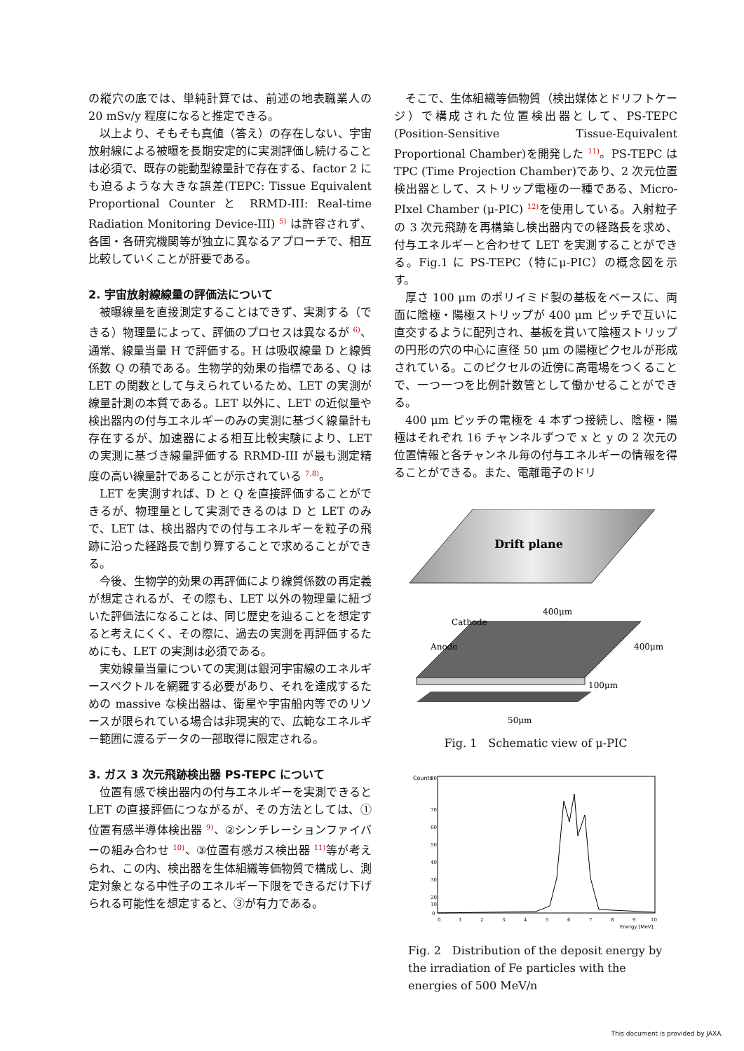の縦穴の底では、単純計算では、前述の地表職業人の 20 mSv/y 程度になると推定できる。
以上より、そもそも真値（答え）の存在しない、宇宙放射線による被曝を長期安定的に実測評価し続けることは必須で、既存の能動型線量計で存在する、factor 2 にも迫るような大きな誤差(TEPC: Tissue Equivalent Proportional Counter と RRMD-III: Real-time Radiation Monitoring Device-III) <sup>5)</sup> は許容されず、各国・各研究機関等が独立に異なるアプローチで、相互比較していくことが肝要である。
2. 宇宙放射線線量の評価法について
被曝線量を直接測定することはできず、実測する（できる）物理量によって、評価のプロセスは異なるが <sup>6)</sup>、通常、線量当量 H で評価する。H は吸収線量 D と線質係数 Q の積である。生物学的効果の指標である、Q は LET の関数として与えられているため、LET の実測が線量計測の本質である。LET 以外に、LET の近似量や検出器内の付与エネルギーのみの実測に基づく線量計も存在するが、加速器による相互比較実験により、LET の実測に基づき線量評価する RRMD-III が最も測定精度の高い線量計であることが示されている <sup>7,8)</sup>。
LET を実測すれば、D と Q を直接評価することができるが、物理量として実測できるのは D と LET のみで、LET は、検出器内での付与エネルギーを粒子の飛跡に沿った経路長で割り算することで求めることができる。
今後、生物学的効果の再評価により線質係数の再定義が想定されるが、その際も、LET 以外の物理量に紐づいた評価法になることは、同じ歴史を辿ることを想定すると考えにくく、その際に、過去の実測を再評価するためにも、LET の実測は必須である。
実効線量当量についての実測は銀河宇宙線のエネルギースペクトルを網羅する必要があり、それを達成するための massive な検出器は、衛星や宇宙船内等でのリソースが限られている場合は非現実的で、広範なエネルギー範囲に渡るデータの一部取得に限定される。
3. ガス 3 次元飛跡検出器 PS-TEPC について
位置有感で検出器内の付与エネルギーを実測できると LET の直接評価につながるが、その方法としては、①位置有感半導体検出器 <sup>9)</sup>、②シンチレーションファイバーの組み合わせ <sup>10)</sup>、③位置有感ガス検出器 <sup>11)</sup>等が考えられ、この内、検出器を生体組織等価物質で構成し、測定対象となる中性子のエネルギー下限をできるだけ下げられる可能性を想定すると、③が有力である。
そこで、生体組織等価物質（検出媒体とドリフトケージ）で構成された位置検出器として、PS-TEPC (Position-Sensitive Tissue-Equivalent Proportional Chamber)を開発した <sup>11)</sup>。PS-TEPC は TPC (Time Projection Chamber)であり、2 次元位置検出器として、ストリップ電極の一種である、Micro-PIxel Chamber (μ-PIC) <sup>12)</sup>を使用している。入射粒子の 3 次元飛跡を再構築し検出器内での経路長を求め、付与エネルギーと合わせて LET を実測することができる。Fig.1 に PS-TEPC（特にμ-PIC）の概念図を示す。
厚さ 100 μm のポリイミド製の基板をベースに、両面に陰極・陽極ストリップが 400 μm ピッチで互いに直交するように配列され、基板を貫いて陰極ストリップの円形の穴の中心に直径 50 μm の陽極ピクセルが形成されている。このピクセルの近傍に高電場をつくることで、一つ一つを比例計数管として働かせることができる。
400 μm ピッチの電極を 4 本ずつ接続し、陰極・陽極はそれぞれ 16 チャンネルずつで x と y の 2 次元の位置情報と各チャンネル毎の付与エネルギーの情報を得ることができる。また、電離電子のドリ
Drift plane
Cathode
Anode
400μm
400μm
100μm
50μm
Fig. 1　Schematic view of μ-PIC
Counts
80
70
60
50
40
30
20
10
0
0
1
2
3
4
5
6
7
8
9
10
Energy [MeV]
Fig. 2　Distribution of the deposit energy by the irradiation of Fe particles with the energies of 500 MeV/n
This document is provided by JAXA.